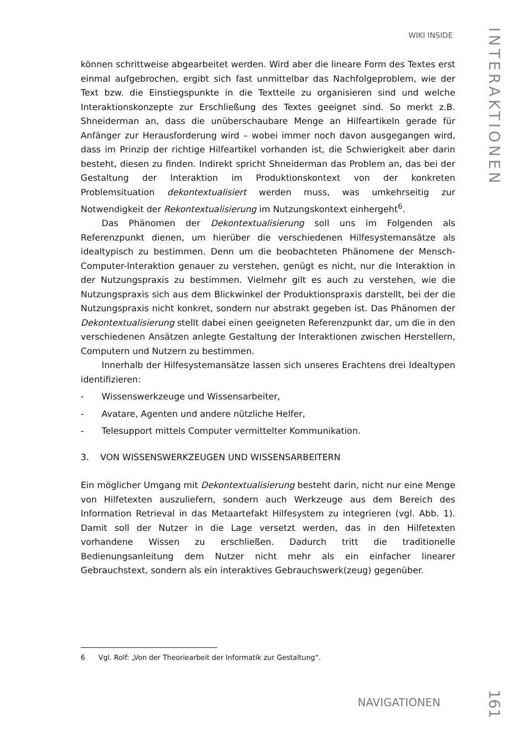WIKI INSIDE
INTERAKTIONEN
können schrittweise abgearbeitet werden. Wird aber die lineare Form des Textes erst einmal aufgebrochen, ergibt sich fast unmittelbar das Nachfolgeproblem, wie der Text bzw. die Einstiegspunkte in die Textteile zu organisieren sind und welche Interaktionskonzepte zur Erschließung des Textes geeignet sind. So merkt z.B. Shneiderman an, dass die unüberschaubare Menge an Hilfeartikeln gerade für Anfänger zur Herausforderung wird – wobei immer noch davon ausgegangen wird, dass im Prinzip der richtige Hilfeartikel vorhanden ist, die Schwierigkeit aber darin besteht, diesen zu finden. Indirekt spricht Shneiderman das Problem an, das bei der Gestaltung der Interaktion im Produktionskontext von der konkreten Problemsituation dekontextualisiert werden muss, was umkehrseitig zur Notwendigkeit der Rekontextualisierung im Nutzungskontext einhergeht<sup>6</sup>.
Das Phänomen der Dekontextualisierung soll uns im Folgenden als Referenzpunkt dienen, um hierüber die verschiedenen Hilfesystemansätze als idealtypisch zu bestimmen. Denn um die beobachteten Phänomene der Mensch-Computer-Interaktion genauer zu verstehen, genügt es nicht, nur die Interaktion in der Nutzungspraxis zu bestimmen. Vielmehr gilt es auch zu verstehen, wie die Nutzungspraxis sich aus dem Blickwinkel der Produktionspraxis darstellt, bei der die Nutzungspraxis nicht konkret, sondern nur abstrakt gegeben ist. Das Phänomen der Dekontextualisierung stellt dabei einen geeigneten Referenzpunkt dar, um die in den verschiedenen Ansätzen anlegte Gestaltung der Interaktionen zwischen Herstellern, Computern und Nutzern zu bestimmen.
Innerhalb der Hilfesystemansätze lassen sich unseres Erachtens drei Idealtypen identifizieren:
- Wissenswerkzeuge und Wissensarbeiter,
- Avatare, Agenten und andere nützliche Helfer,
- Telesupport mittels Computer vermittelter Kommunikation.
3. VON WISSENSWERKZEUGEN UND WISSENSARBEITERN
Ein möglicher Umgang mit Dekontextualisierung besteht darin, nicht nur eine Menge von Hilfetexten auszuliefern, sondern auch Werkzeuge aus dem Bereich des Information Retrieval in das Metaartefakt Hilfesystem zu integrieren (vgl. Abb. 1). Damit soll der Nutzer in die Lage versetzt werden, das in den Hilfetexten vorhandene Wissen zu erschließen. Dadurch tritt die traditionelle Bedienungsanleitung dem Nutzer nicht mehr als ein einfacher linearer Gebrauchstext, sondern als ein interaktives Gebrauchswerk(zeug) gegenüber.
6 Vgl. Rolf: „Von der Theoriearbeit der Informatik zur Gestaltung“.
NAVIGATIONEN
161